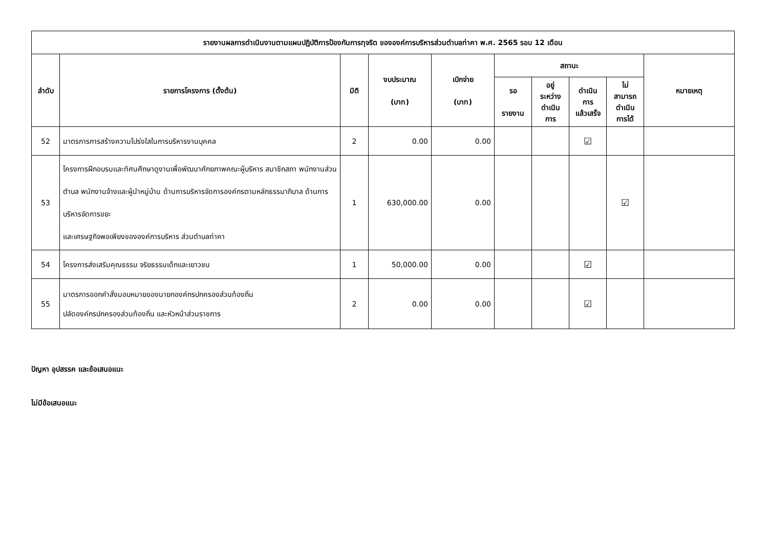| รายงานผลการดำเนินงานตามแผนปฏิบัติการป้องกันการทุจริต ขององค์การบริหารส่วนตำบลท่าคา พ.ศ. 2565 รอบ 12 เดือน | | | | | | | | | |
| --- | --- | --- | --- | --- | --- | --- | --- | --- | --- |
| ลำดับ | รายการโครงการ (ตั้งต้น) | มิติ | งบประมาณ (บาท) | เบิกจ่าย (บาท) | สถานะ | | | | หมายเหตุ |
| | | | | | รอ รายงาน | อยู่ ระหว่าง ดำเนิน การ | ดำเนิน การ แล้วเสร็จ | ไม่ สามารถ ดำเนิน การได้ | |
| 52 | มาตรการการสร้างความโปร่งใสในการบริหารงานบุคคล | 2 | 0.00 | 0.00 | | | ☑ | | |
| 53 | โครงการฝึกอบรมและทัศนศึกษาดูงานเพื่อพัฒนาศักยภาพคณะผู้บริหาร สมาชิกสภา พนักงานส่วนตำบล พนักงานจ้างและผู้นำหมู่บ้าน ด้านการบริหารจัดการองค์กรตามหลักธรรมาภิบาล ด้านการบริหารจัดการขยะ และเศรษฐกิจพอเพียงขององค์การบริหาร ส่วนตำบลท่าคา | 1 | 630,000.00 | 0.00 | | | | ☑ | |
| 54 | โครงการส่งเสริมคุณธรรม จริยธรรมเด็กและเยาวชน | 1 | 50,000.00 | 0.00 | | | ☑ | | |
| 55 | มาตรการออกคำสั่งมอบหมายของนายกองค์กรปกครองส่วนท้องถิ่น ปลัดองค์กรปกครองส่วนท้องถิ่น และหัวหน้าส่วนราชการ | 2 | 0.00 | 0.00 | | | ☑ | | |
ปัญหา อุปสรรค และข้อเสนอแนะ
ไม่มีข้อเสนอแนะ